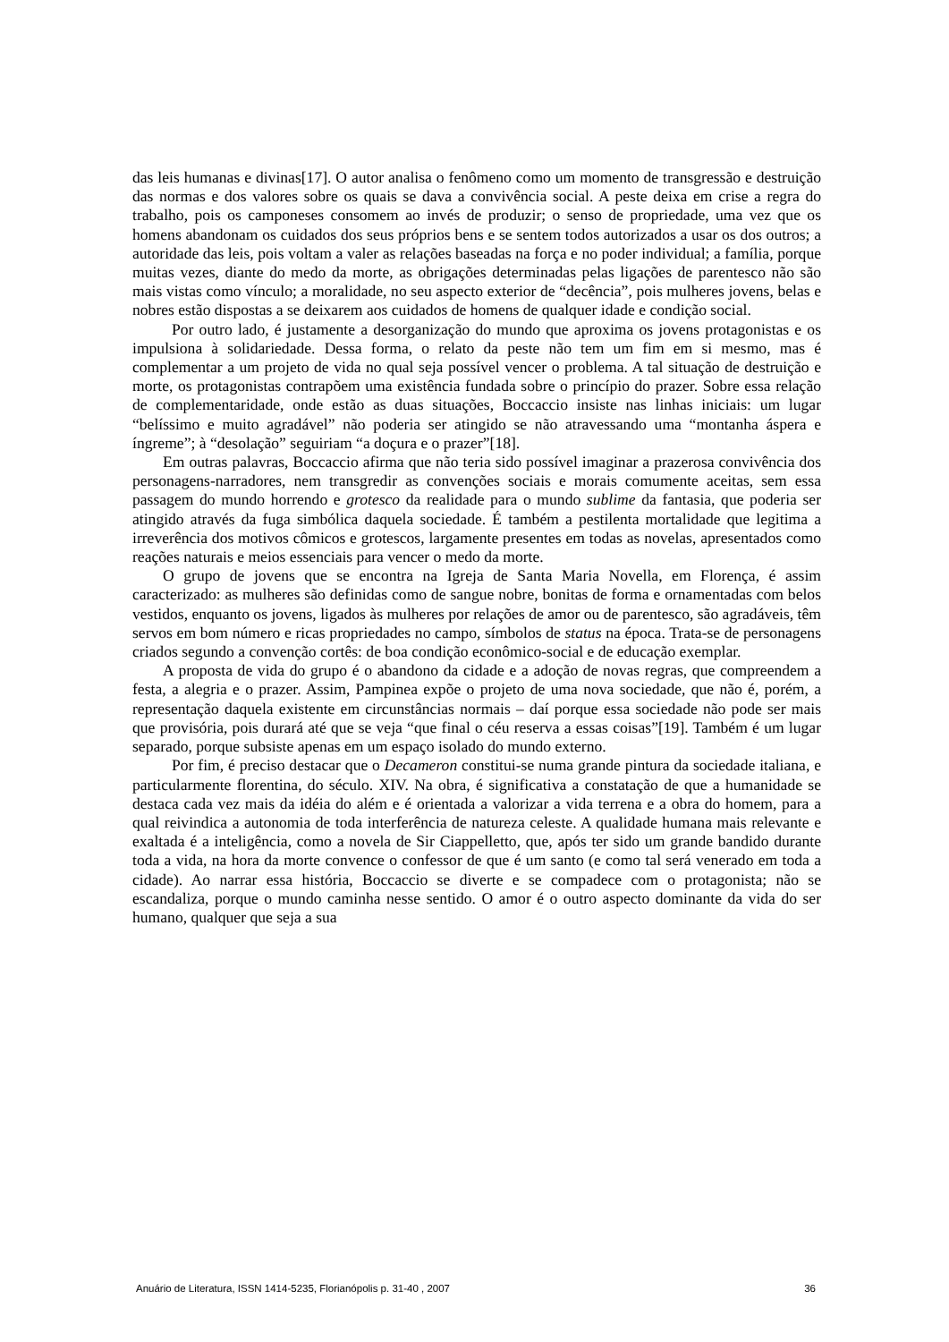das leis humanas e divinas[17]. O autor analisa o fenômeno como um momento de transgressão e destruição das normas e dos valores sobre os quais se dava a convivência social. A peste deixa em crise a regra do trabalho, pois os camponeses consomem ao invés de produzir; o senso de propriedade, uma vez que os homens abandonam os cuidados dos seus próprios bens e se sentem todos autorizados a usar os dos outros; a autoridade das leis, pois voltam a valer as relações baseadas na força e no poder individual; a família, porque muitas vezes, diante do medo da morte, as obrigações determinadas pelas ligações de parentesco não são mais vistas como vínculo; a moralidade, no seu aspecto exterior de “decência”, pois mulheres jovens, belas e nobres estão dispostas a se deixarem aos cuidados de homens de qualquer idade e condição social.
Por outro lado, é justamente a desorganização do mundo que aproxima os jovens protagonistas e os impulsiona à solidariedade. Dessa forma, o relato da peste não tem um fim em si mesmo, mas é complementar a um projeto de vida no qual seja possível vencer o problema. A tal situação de destruição e morte, os protagonistas contrapõem uma existência fundada sobre o princípio do prazer. Sobre essa relação de complementaridade, onde estão as duas situações, Boccaccio insiste nas linhas iniciais: um lugar “belíssimo e muito agradável” não poderia ser atingido se não atravessando uma “montanha áspera e íngreme”; à “desolação” seguiriam “a doçura e o prazer”[18].
Em outras palavras, Boccaccio afirma que não teria sido possível imaginar a prazerosa convivência dos personagens-narradores, nem transgredir as convenções sociais e morais comumente aceitas, sem essa passagem do mundo horrendo e grotesco da realidade para o mundo sublime da fantasia, que poderia ser atingido através da fuga simbólica daquela sociedade. É também a pestilenta mortalidade que legitima a irreverência dos motivos cômicos e grotescos, largamente presentes em todas as novelas, apresentados como reações naturais e meios essenciais para vencer o medo da morte.
O grupo de jovens que se encontra na Igreja de Santa Maria Novella, em Florença, é assim caracterizado: as mulheres são definidas como de sangue nobre, bonitas de forma e ornamentadas com belos vestidos, enquanto os jovens, ligados às mulheres por relações de amor ou de parentesco, são agradáveis, têm servos em bom número e ricas propriedades no campo, símbolos de status na época. Trata-se de personagens criados segundo a convenção cortês: de boa condição econômico-social e de educação exemplar.
A proposta de vida do grupo é o abandono da cidade e a adoção de novas regras, que compreendem a festa, a alegria e o prazer. Assim, Pampinea expõe o projeto de uma nova sociedade, que não é, porém, a representação daquela existente em circunstâncias normais – daí porque essa sociedade não pode ser mais que provisória, pois durará até que se veja “que final o céu reserva a essas coisas”[19]. Também é um lugar separado, porque subsiste apenas em um espaço isolado do mundo externo.
Por fim, é preciso destacar que o Decameron constitui-se numa grande pintura da sociedade italiana, e particularmente florentina, do século. XIV. Na obra, é significativa a constatação de que a humanidade se destaca cada vez mais da idéia do além e é orientada a valorizar a vida terrena e a obra do homem, para a qual reivindica a autonomia de toda interferência de natureza celeste. A qualidade humana mais relevante e exaltada é a inteligência, como a novela de Sir Ciappelletto, que, após ter sido um grande bandido durante toda a vida, na hora da morte convence o confessor de que é um santo (e como tal será venerado em toda a cidade). Ao narrar essa história, Boccaccio se diverte e se compadece com o protagonista; não se escandaliza, porque o mundo caminha nesse sentido. O amor é o outro aspecto dominante da vida do ser humano, qualquer que seja a sua
Anuário de Literatura, ISSN 1414-5235, Florianópolis p. 31-40 , 2007 36